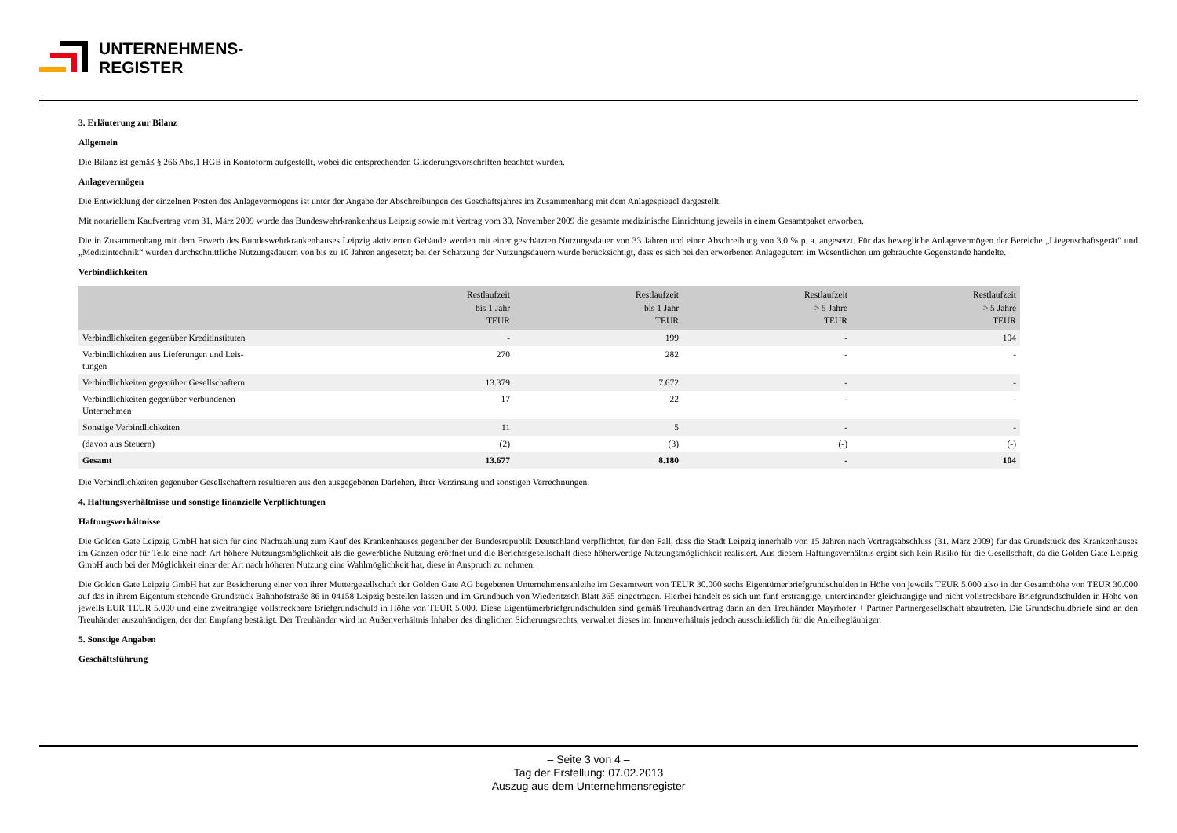UNTERNEHMENS-
REGISTER
3. Erläuterung zur Bilanz
Allgemein
Die Bilanz ist gemäß § 266 Abs.1 HGB in Kontoform aufgestellt, wobei die entsprechenden Gliederungsvorschriften beachtet wurden.
Anlagevermögen
Die Entwicklung der einzelnen Posten des Anlagevermögens ist unter der Angabe der Abschreibungen des Geschäftsjahres im Zusammenhang mit dem Anlagespiegel dargestellt.
Mit notariellem Kaufvertrag vom 31. März 2009 wurde das Bundeswehrkrankenhaus Leipzig sowie mit Vertrag vom 30. November 2009 die gesamte medizinische Einrichtung jeweils in einem Gesamtpaket erworben.
Die in Zusammenhang mit dem Erwerb des Bundeswehrkrankenhauses Leipzig aktivierten Gebäude werden mit einer geschätzten Nutzungsdauer von 33 Jahren und einer Abschreibung von 3,0 % p. a. angesetzt. Für das bewegliche Anlagevermögen der Bereiche „Liegenschaftsgerät“ und „Medizintechnik“ wurden durchschnittliche Nutzungsdauern von bis zu 10 Jahren angesetzt; bei der Schätzung der Nutzungsdauern wurde berücksichtigt, dass es sich bei den erworbenen Anlagegütern im Wesentlichen um gebrauchte Gegenstände handelte.
Verbindlichkeiten
| | Restlaufzeit bis 1 Jahr TEUR | Restlaufzeit bis 1 Jahr TEUR | Restlaufzeit > 5 Jahre TEUR | Restlaufzeit > 5 Jahre TEUR |
| --- | --- | --- | --- | --- |
| Verbindlichkeiten gegenüber Kreditinstituten | - | 199 | - | 104 |
| Verbindlichkeiten aus Lieferungen und Leis- tungen | 270 | 282 | - | - |
| Verbindlichkeiten gegenüber Gesellschaftern | 13.379 | 7.672 | - | - |
| Verbindlichkeiten gegenüber verbundenen Unternehmen | 17 | 22 | - | - |
| Sonstige Verbindlichkeiten | 11 | 5 | - | - |
| (davon aus Steuern) | (2) | (3) | (-) | (-) |
| Gesamt | 13.677 | 8.180 | - | 104 |
Die Verbindlichkeiten gegenüber Gesellschaftern resultieren aus den ausgegebenen Darlehen, ihrer Verzinsung und sonstigen Verrechnungen.
4. Haftungsverhältnisse und sonstige finanzielle Verpflichtungen
Haftungsverhältnisse
Die Golden Gate Leipzig GmbH hat sich für eine Nachzahlung zum Kauf des Krankenhauses gegenüber der Bundesrepublik Deutschland verpflichtet, für den Fall, dass die Stadt Leipzig innerhalb von 15 Jahren nach Vertragsabschluss (31. März 2009) für das Grundstück des Krankenhauses im Ganzen oder für Teile eine nach Art höhere Nutzungsmöglichkeit als die gewerbliche Nutzung eröffnet und die Berichtsgesellschaft diese höherwertige Nutzungsmöglichkeit realisiert. Aus diesem Haftungsverhältnis ergibt sich kein Risiko für die Gesellschaft, da die Golden Gate Leipzig GmbH auch bei der Möglichkeit einer der Art nach höheren Nutzung eine Wahlmöglichkeit hat, diese in Anspruch zu nehmen.
Die Golden Gate Leipzig GmbH hat zur Besicherung einer von ihrer Muttergesellschaft der Golden Gate AG begebenen Unternehmensanleihe im Gesamtwert von TEUR 30.000 sechs Eigentümerbriefgrundschulden in Höhe von jeweils TEUR 5.000 also in der Gesamthöhe von TEUR 30.000 auf das in ihrem Eigentum stehende Grundstück Bahnhofstraße 86 in 04158 Leipzig bestellen lassen und im Grundbuch von Wiederitzsch Blatt 365 eingetragen. Hierbei handelt es sich um fünf erstrangige, untereinander gleichrangige und nicht vollstreckbare Briefgrundschulden in Höhe von jeweils EUR TEUR 5.000 und eine zweitrangige vollstreckbare Briefgrundschuld in Höhe von TEUR 5.000. Diese Eigentümerbriefgrundschulden sind gemäß Treuhandvertrag dann an den Treuhänder Mayrhofer + Partner Partnergesellschaft abzutreten. Die Grundschuldbriefe sind an den Treuhänder auszuhändigen, der den Empfang bestätigt. Der Treuhänder wird im Außenverhältnis Inhaber des dinglichen Sicherungsrechts, verwaltet dieses im Innenverhältnis jedoch ausschließlich für die Anleihegläubiger.
5. Sonstige Angaben
Geschäftsführung
– Seite 3 von 4 –
Tag der Erstellung: 07.02.2013
Auszug aus dem Unternehmensregister